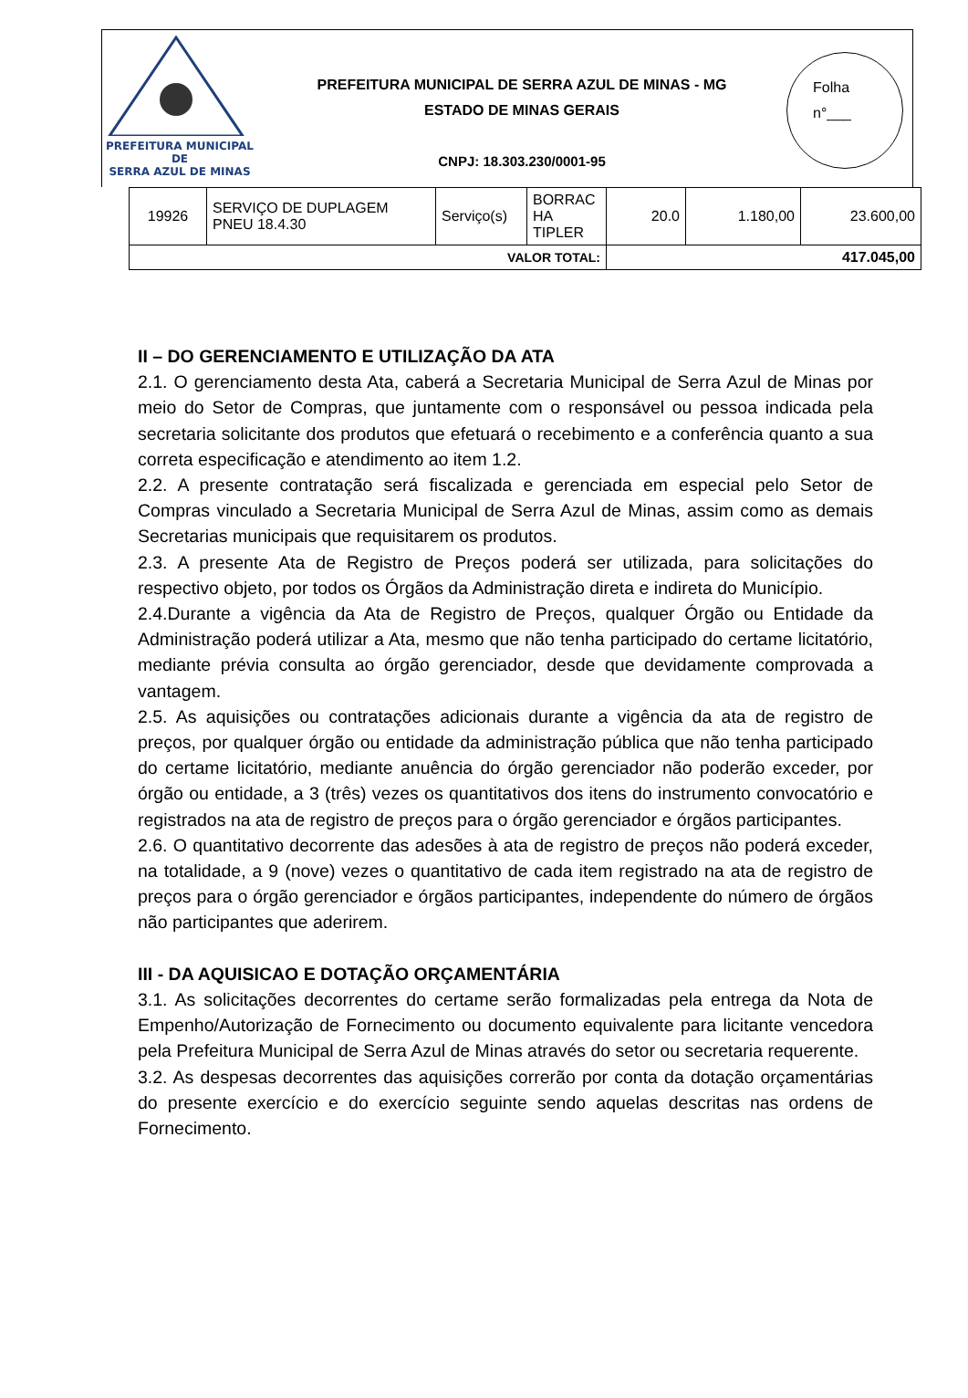PREFEITURA MUNICIPAL DE
SERRA AZUL DE MINAS
PREFEITURA MUNICIPAL DE SERRA AZUL DE MINAS - MG
ESTADO DE MINAS GERAIS
CNPJ: 18.303.230/0001-95
Folha
n°___
| 19926 | SERVIÇO DE DUPLAGEM PNEU 18.4.30 | Serviço(s) | BORRAC HA TIPLER | 20.0 | 1.180,00 | 23.600,00 |
| VALOR TOTAL: | | | | 417.045,00 | | |
II – DO GERENCIAMENTO E UTILIZAÇÃO DA ATA
2.1. O gerenciamento desta Ata, caberá a Secretaria Municipal de Serra Azul de Minas por meio do Setor de Compras, que juntamente com o responsável ou pessoa indicada pela secretaria solicitante dos produtos que efetuará o recebimento e a conferência quanto a sua correta especificação e atendimento ao item 1.2.
2.2. A presente contratação será fiscalizada e gerenciada em especial pelo Setor de Compras vinculado a Secretaria Municipal de Serra Azul de Minas, assim como as demais Secretarias municipais que requisitarem os produtos.
2.3. A presente Ata de Registro de Preços poderá ser utilizada, para solicitações do respectivo objeto, por todos os Órgãos da Administração direta e indireta do Município.
2.4.Durante a vigência da Ata de Registro de Preços, qualquer Órgão ou Entidade da Administração poderá utilizar a Ata, mesmo que não tenha participado do certame licitatório, mediante prévia consulta ao órgão gerenciador, desde que devidamente comprovada a vantagem.
2.5. As aquisições ou contratações adicionais durante a vigência da ata de registro de preços, por qualquer órgão ou entidade da administração pública que não tenha participado do certame licitatório, mediante anuência do órgão gerenciador não poderão exceder, por órgão ou entidade, a 3 (três) vezes os quantitativos dos itens do instrumento convocatório e registrados na ata de registro de preços para o órgão gerenciador e órgãos participantes.
2.6. O quantitativo decorrente das adesões à ata de registro de preços não poderá exceder, na totalidade, a 9 (nove) vezes o quantitativo de cada item registrado na ata de registro de preços para o órgão gerenciador e órgãos participantes, independente do número de órgãos não participantes que aderirem.
III - DA AQUISICAO E DOTAÇÃO ORÇAMENTÁRIA
3.1. As solicitações decorrentes do certame serão formalizadas pela entrega da Nota de Empenho/Autorização de Fornecimento ou documento equivalente para licitante vencedora pela Prefeitura Municipal de Serra Azul de Minas através do setor ou secretaria requerente.
3.2. As despesas decorrentes das aquisições correrão por conta da dotação orçamentárias do presente exercício e do exercício seguinte sendo aquelas descritas nas ordens de Fornecimento.